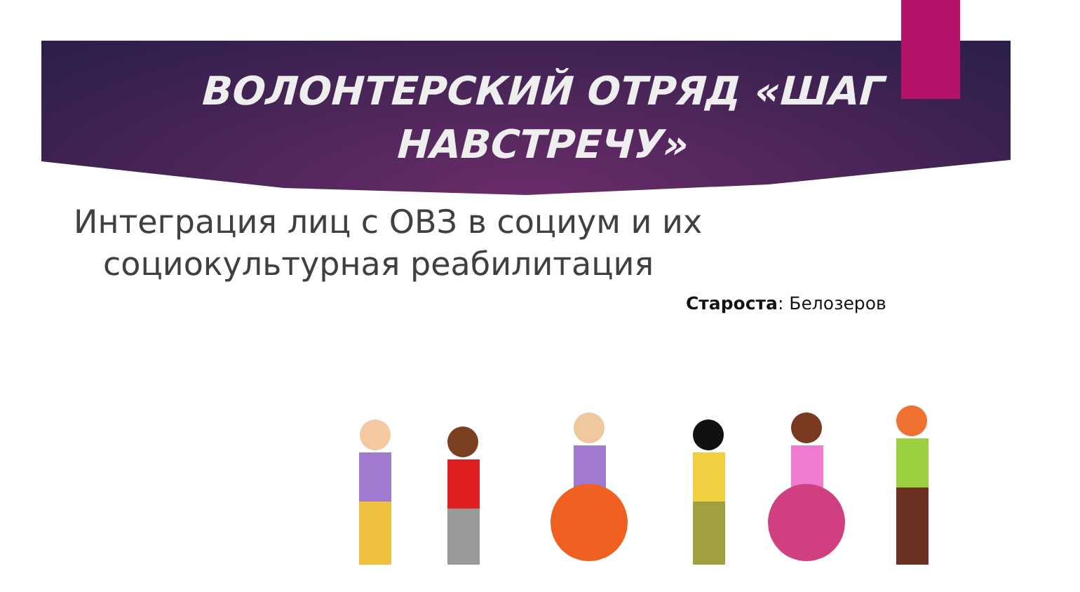ВОЛОНТЕРСКИЙ ОТРЯД «ШАГ
НАВСТРЕЧУ»
Интеграция лиц с ОВЗ в социум и их
социокультурная реабилитация
Староста: Белозеров